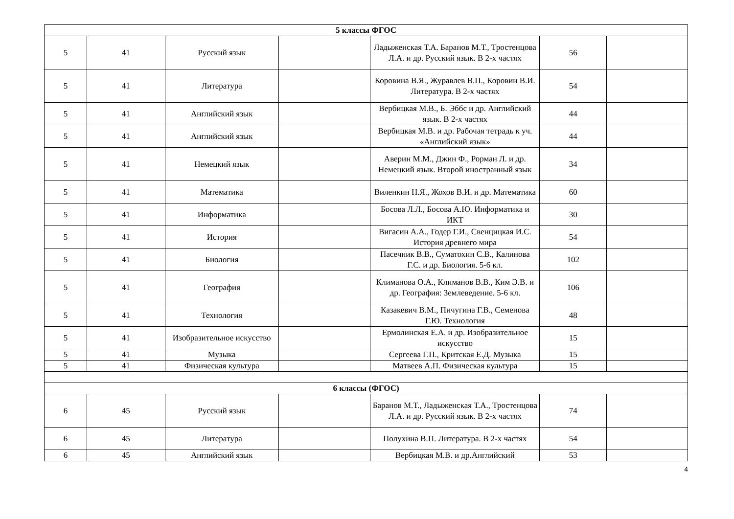| 5 классы ФГОС | | | | | | |
| 5 | 41 | Русский язык | | Ладыженская Т.А. Баранов М.Т., Тростенцова Л.А. и др. Русский язык. В 2-х частях | 56 | |
| 5 | 41 | Литература | | Коровина В.Я., Журавлев В.П., Коровин В.И. Литература. В 2-х частях | 54 | |
| 5 | 41 | Английский язык | | Вербицкая М.В., Б. Эббс и др. Английский язык. В 2-х частях | 44 | |
| 5 | 41 | Английский язык | | Вербицкая М.В. и др. Рабочая тетрадь к уч. «Английский язык» | 44 | |
| 5 | 41 | Немецкий язык | | Аверин М.М., Джин Ф., Рорман Л. и др. Немецкий язык. Второй иностранный язык | 34 | |
| 5 | 41 | Математика | | Виленкин Н.Я., Жохов В.И. и др. Математика | 60 | |
| 5 | 41 | Информатика | | Босова Л.Л., Босова А.Ю. Информатика и ИКТ | 30 | |
| 5 | 41 | История | | Вигасин А.А., Годер Г.И., Свенцицкая И.С. История древнего мира | 54 | |
| 5 | 41 | Биология | | Пасечник В.В., Суматохин С.В., Калинова Г.С. и др. Биология. 5-6 кл. | 102 | |
| 5 | 41 | География | | Климанова О.А., Климанов В.В., Ким Э.В. и др. География: Землеведение. 5-6 кл. | 106 | |
| 5 | 41 | Технология | | Казакевич В.М., Пичугина Г.В., Семенова Г.Ю. Технология | 48 | |
| 5 | 41 | Изобразительное искусство | | Ермолинская Е.А. и др. Изобразительное искусство | 15 | |
| 5 | 41 | Музыка | | Сергеева Г.П., Критская Е.Д. Музыка | 15 | |
| 5 | 41 | Физическая культура | | Матвеев А.П. Физическая культура | 15 | |
| 6 классы (ФГОС) | | | | | | |
| 6 | 45 | Русский язык | | Баранов М.Т., Ладыженская Т.А., Тростенцова Л.А. и др. Русский язык. В 2-х частях | 74 | |
| 6 | 45 | Литература | | Полухина В.П. Литература. В 2-х частях | 54 | |
| 6 | 45 | Английский язык | | Вербицкая М.В. и др.Английский | 53 | |
4